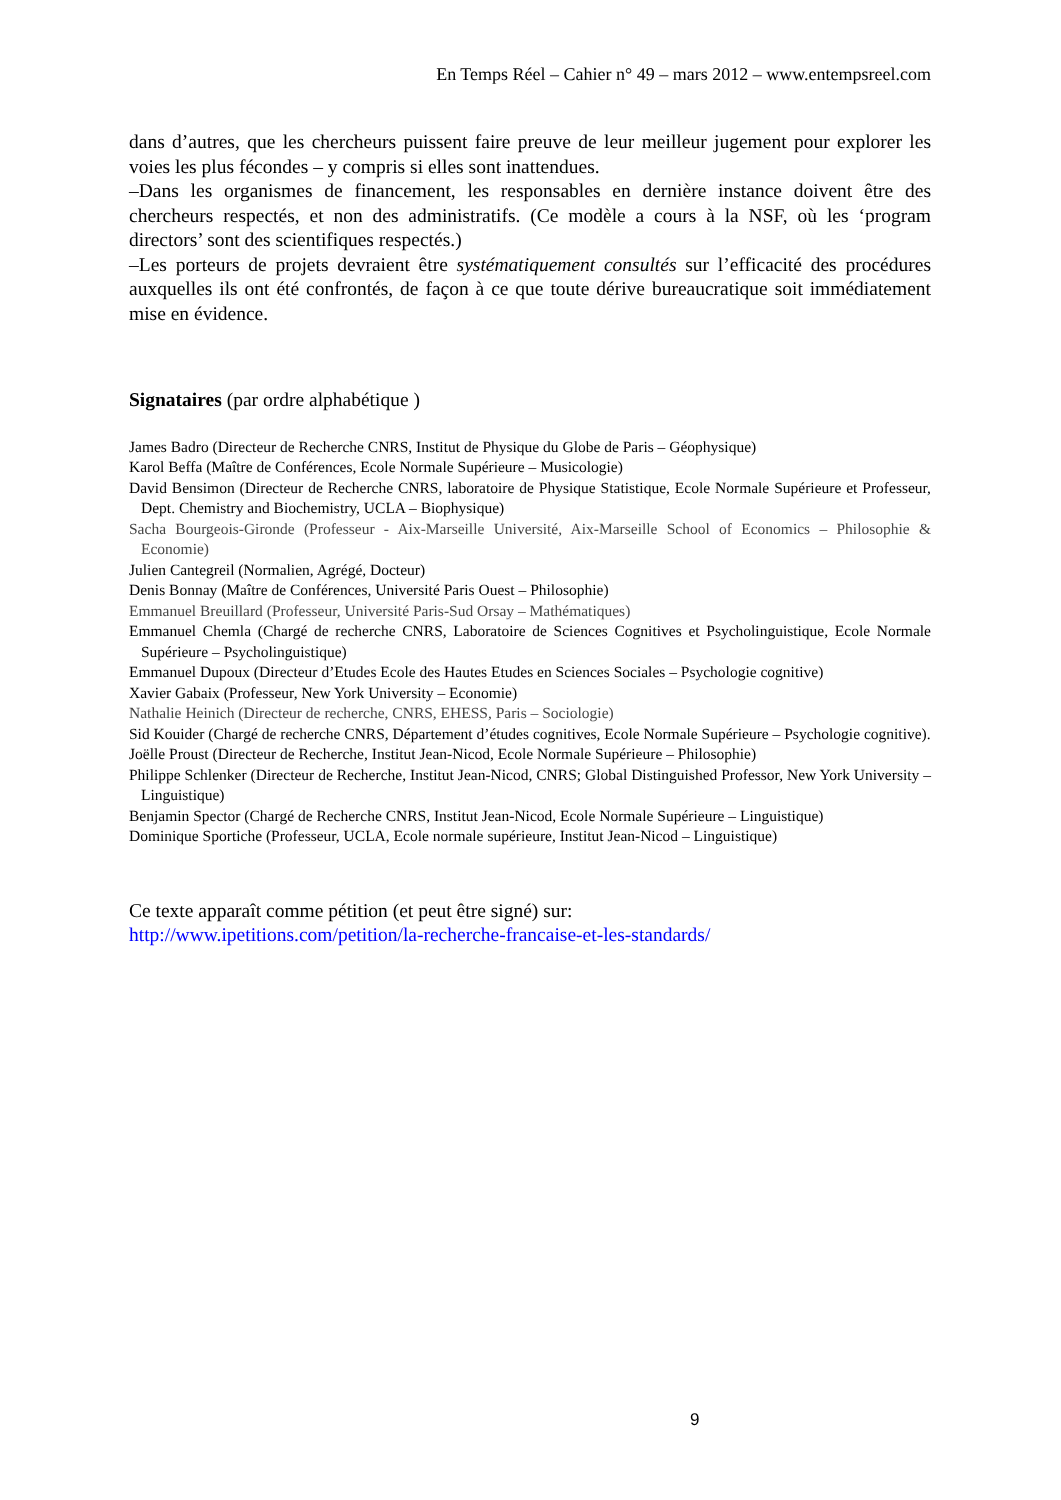En Temps Réel – Cahier n° 49 – mars 2012 – www.entempsreel.com
dans d’autres, que les chercheurs puissent faire preuve de leur meilleur jugement pour explorer les voies les plus fécondes – y compris si elles sont inattendues.
–Dans les organismes de financement, les responsables en dernière instance doivent être des chercheurs respectés, et non des administratifs. (Ce modèle a cours à la NSF, où les ‘program directors’ sont des scientifiques respectés.)
–Les porteurs de projets devraient être systématiquement consultés sur l’efficacité des procédures auxquelles ils ont été confrontés, de façon à ce que toute dérive bureaucratique soit immédiatement mise en évidence.
Signataires (par ordre alphabétique )
James Badro (Directeur de Recherche CNRS, Institut de Physique du Globe de Paris – Géophysique)
Karol Beffa (Maître de Conférences, Ecole Normale Supérieure – Musicologie)
David Bensimon (Directeur de Recherche CNRS, laboratoire de Physique Statistique, Ecole Normale Supérieure et Professeur, Dept. Chemistry and Biochemistry, UCLA – Biophysique)
Sacha Bourgeois-Gironde (Professeur - Aix-Marseille Université, Aix-Marseille School of Economics – Philosophie & Economie)
Julien Cantegreil (Normalien, Agrégé, Docteur)
Denis Bonnay (Maître de Conférences, Université Paris Ouest – Philosophie)
Emmanuel Breuillard (Professeur, Université Paris-Sud Orsay – Mathématiques)
Emmanuel Chemla (Chargé de recherche CNRS, Laboratoire de Sciences Cognitives et Psycholinguistique, Ecole Normale Supérieure – Psycholinguistique)
Emmanuel Dupoux (Directeur d’Etudes Ecole des Hautes Etudes en Sciences Sociales – Psychologie cognitive)
Xavier Gabaix (Professeur, New York University – Economie)
Nathalie Heinich (Directeur de recherche, CNRS, EHESS, Paris – Sociologie)
Sid Kouider (Chargé de recherche CNRS, Département d’études cognitives, Ecole Normale Supérieure – Psychologie cognitive).
Joëlle Proust (Directeur de Recherche, Institut Jean-Nicod, Ecole Normale Supérieure – Philosophie)
Philippe Schlenker (Directeur de Recherche, Institut Jean-Nicod, CNRS; Global Distinguished Professor, New York University – Linguistique)
Benjamin Spector (Chargé de Recherche CNRS, Institut Jean-Nicod, Ecole Normale Supérieure – Linguistique)
Dominique Sportiche (Professeur, UCLA, Ecole normale supérieure, Institut Jean-Nicod – Linguistique)
Ce texte apparaît comme pétition (et peut être signé) sur:
http://www.ipetitions.com/petition/la-recherche-francaise-et-les-standards/
9